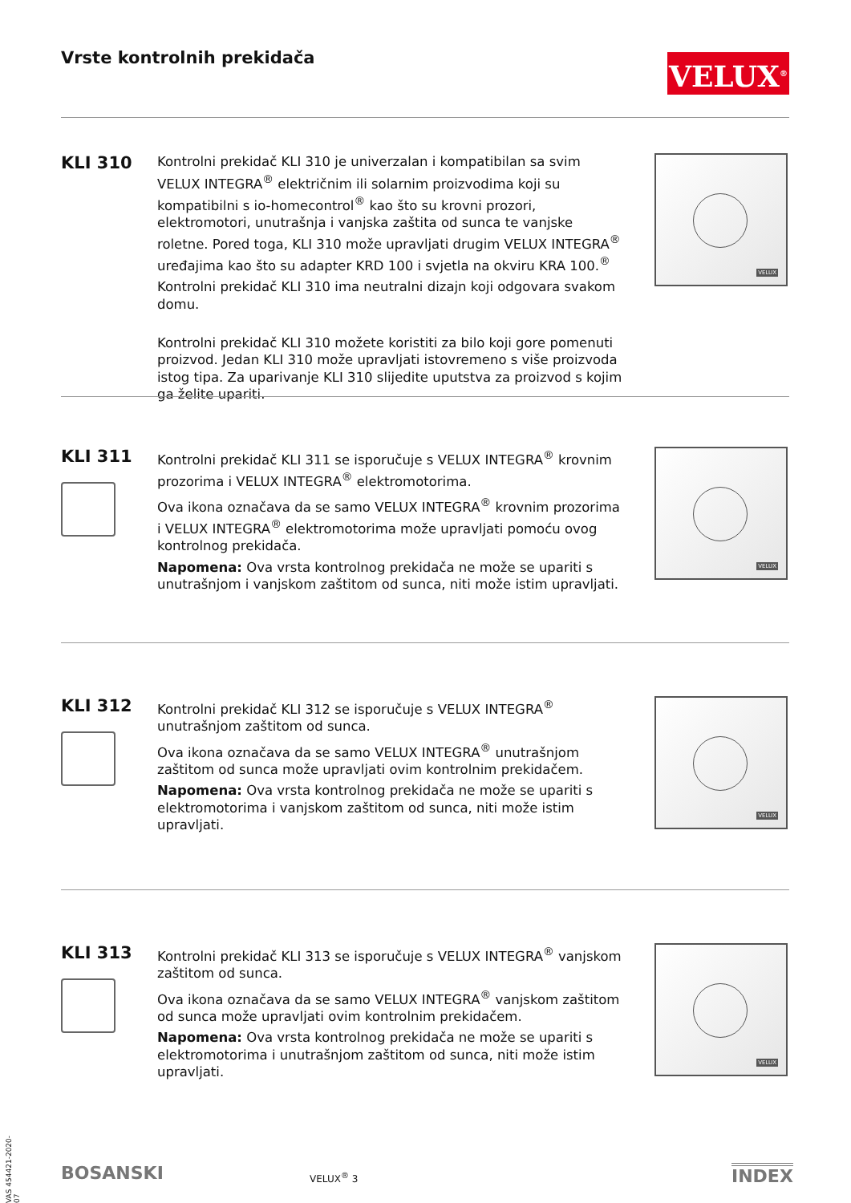Vrste kontrolnih prekidača VELUX<sup>®</sup>
KLI 310
Kontrolni prekidač KLI 310 je univerzalan i kompatibilan sa svim VELUX INTEGRA<sup>®</sup> električnim ili solarnim proizvodima koji su kompatibilni s io-homecontrol<sup>®</sup> kao što su krovni prozori, elektromotori, unutrašnja i vanjska zaštita od sunca te vanjske roletne. Pored toga, KLI 310 može upravljati drugim VELUX INTEGRA<sup>®</sup> uređajima kao što su adapter KRD 100 i svjetla na okviru KRA 100.<sup>®</sup>
Kontrolni prekidač KLI 310 ima neutralni dizajn koji odgovara svakom domu.
Kontrolni prekidač KLI 310 možete koristiti za bilo koji gore pomenuti proizvod. Jedan KLI 310 može upravljati istovremeno s više proizvoda istog tipa. Za uparivanje KLI 310 slijedite uputstva za proizvod s kojim ga želite upariti.
VELUX
KLI 311
Kontrolni prekidač KLI 311 se isporučuje s VELUX INTEGRA<sup>®</sup> krovnim prozorima i VELUX INTEGRA<sup>®</sup> elektromotorima.
Ova ikona označava da se samo VELUX INTEGRA<sup>®</sup> krovnim prozorima i VELUX INTEGRA<sup>®</sup> elektromotorima može upravljati pomoću ovog kontrolnog prekidača.
Napomena: Ova vrsta kontrolnog prekidača ne može se upariti s unutrašnjom i vanjskom zaštitom od sunca, niti može istim upravljati.
VELUX
KLI 312
Kontrolni prekidač KLI 312 se isporučuje s VELUX INTEGRA<sup>®</sup> unutrašnjom zaštitom od sunca.
Ova ikona označava da se samo VELUX INTEGRA<sup>®</sup> unutrašnjom zaštitom od sunca može upravljati ovim kontrolnim prekidačem.
Napomena: Ova vrsta kontrolnog prekidača ne može se upariti s elektromotorima i vanjskom zaštitom od sunca, niti može istim upravljati.
VELUX
KLI 313
Kontrolni prekidač KLI 313 se isporučuje s VELUX INTEGRA<sup>®</sup> vanjskom zaštitom od sunca.
Ova ikona označava da se samo VELUX INTEGRA<sup>®</sup> vanjskom zaštitom od sunca može upravljati ovim kontrolnim prekidačem.
Napomena: Ova vrsta kontrolnog prekidača ne može se upariti s elektromotorima i unutrašnjom zaštitom od sunca, niti može istim upravljati.
VELUX
VAS 454421-2020-07
BOSANSKI VELUX<sup>®</sup> 3 INDEX